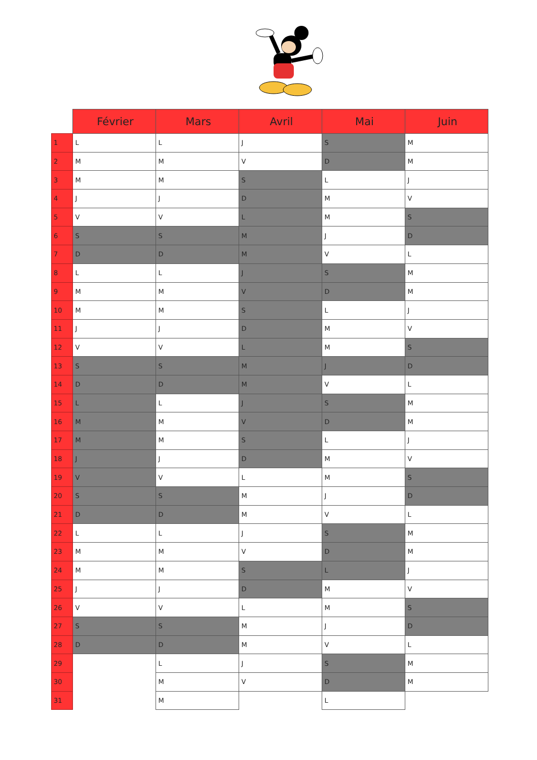| | Février | Mars | Avril | Mai | Juin |
| --- | --- | --- | --- | --- | --- |
| 1 | L | L | J | S | M |
| 2 | M | M | V | D | M |
| 3 | M | M | S | L | J |
| 4 | J | J | D | M | V |
| 5 | V | V | L | M | S |
| 6 | S | S | M | J | D |
| 7 | D | D | M | V | L |
| 8 | L | L | J | S | M |
| 9 | M | M | V | D | M |
| 10 | M | M | S | L | J |
| 11 | J | J | D | M | V |
| 12 | V | V | L | M | S |
| 13 | S | S | M | J | D |
| 14 | D | D | M | V | L |
| 15 | L | L | J | S | M |
| 16 | M | M | V | D | M |
| 17 | M | M | S | L | J |
| 18 | J | J | D | M | V |
| 19 | V | V | L | M | S |
| 20 | S | S | M | J | D |
| 21 | D | D | M | V | L |
| 22 | L | L | J | S | M |
| 23 | M | M | V | D | M |
| 24 | M | M | S | L | J |
| 25 | J | J | D | M | V |
| 26 | V | V | L | M | S |
| 27 | S | S | M | J | D |
| 28 | D | D | M | V | L |
| 29 | | L | J | S | M |
| 30 | | M | V | D | M |
| 31 | | M | | L | |